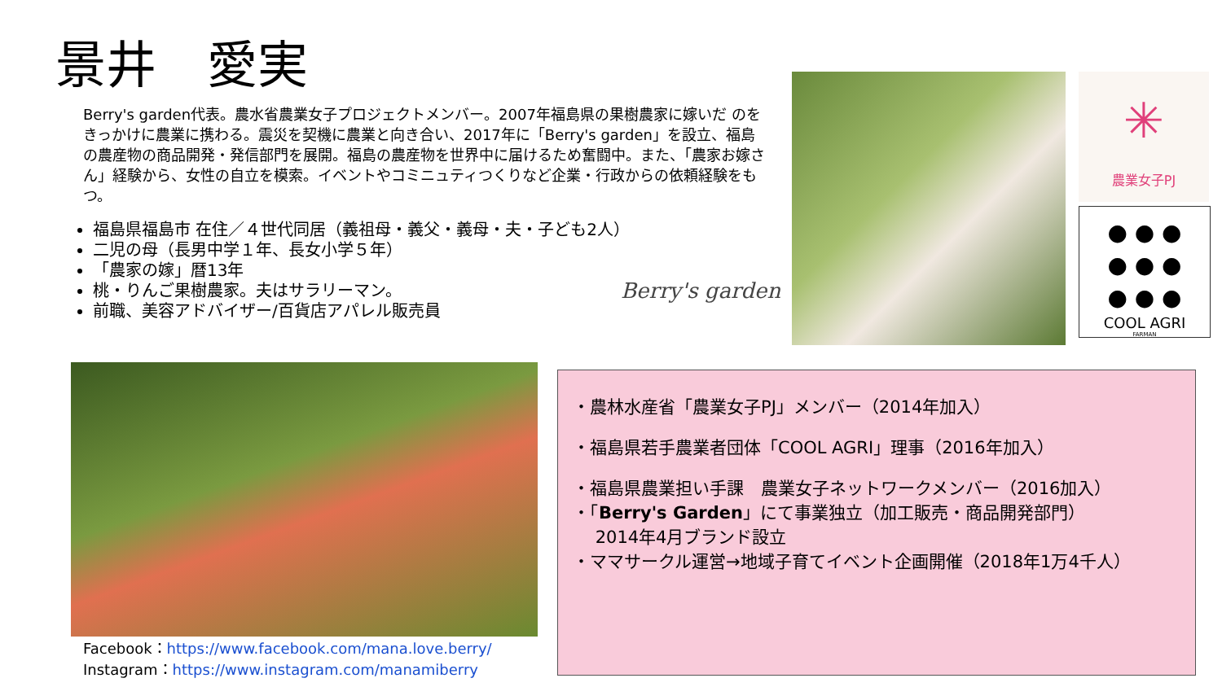景井　愛実
Berry's garden代表。農水省農業女子プロジェクトメンバー。2007年福島県の果樹農家に嫁いだ のをきっかけに農業に携わる。震災を契機に農業と向き合い、2017年に「Berry's garden」を設立、福島の農産物の商品開発・発信部門を展開。福島の農産物を世界中に届けるため奮闘中。また、「農家お嫁さん」経験から、女性の自立を模索。イベントやコミニュティつくりなど企業・行政からの依頼経験をもつ。
福島県福島市 在住／４世代同居（義祖母・義父・義母・夫・子ども2人）
二児の母（長男中学１年、長女小学５年）
「農家の嫁」暦13年
桃・りんご果樹農家。夫はサラリーマン。
前職、美容アドバイザー/百貨店アパレル販売員
Berry's garden
✳
農業女子PJ
● ● ●
● ● ●
● ● ●
COOL AGRI
FARMAN
Facebook：https://www.facebook.com/mana.love.berry/
Instagram：https://www.instagram.com/manamiberry
・農林水産省「農業女子PJ」メンバー（2014年加入）
・福島県若手農業者団体「COOL AGRI」理事（2016年加入）
・福島県農業担い手課　農業女子ネットワークメンバー（2016加入）
・「Berry's Garden」にて事業独立（加工販売・商品開発部門）
　 2014年4月ブランド設立
・ママサークル運営→地域子育てイベント企画開催（2018年1万4千人）